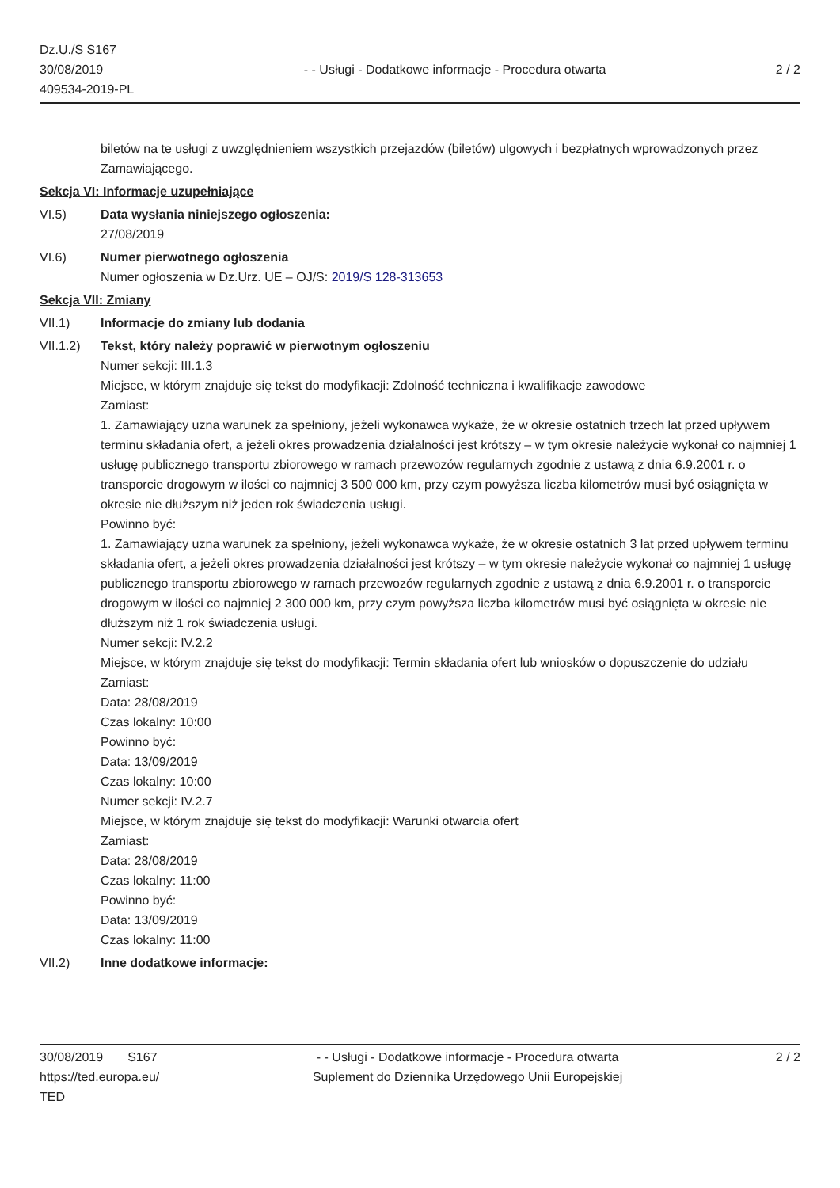Dz.U./S S167
30/08/2019
409534-2019-PL
- - Usługi - Dodatkowe informacje - Procedura otwarta
2 / 2
biletów na te usługi z uwzględnieniem wszystkich przejazdów (biletów) ulgowych i bezpłatnych wprowadzonych przez Zamawiającego.
Sekcja VI: Informacje uzupełniające
VI.5) Data wysłania niniejszego ogłoszenia:
27/08/2019
VI.6) Numer pierwotnego ogłoszenia
Numer ogłoszenia w Dz.Urz. UE – OJ/S: 2019/S 128-313653
Sekcja VII: Zmiany
VII.1) Informacje do zmiany lub dodania
VII.1.2) Tekst, który należy poprawić w pierwotnym ogłoszeniu
Numer sekcji: III.1.3
Miejsce, w którym znajduje się tekst do modyfikacji: Zdolność techniczna i kwalifikacje zawodowe
Zamiast:
1. Zamawiający uzna warunek za spełniony, jeżeli wykonawca wykaże, że w okresie ostatnich trzech lat przed upływem terminu składania ofert, a jeżeli okres prowadzenia działalności jest krótszy – w tym okresie należycie wykonał co najmniej 1 usługę publicznego transportu zbiorowego w ramach przewozów regularnych zgodnie z ustawą z dnia 6.9.2001 r. o transporcie drogowym w ilości co najmniej 3 500 000 km, przy czym powyższa liczba kilometrów musi być osiągnięta w okresie nie dłuższym niż jeden rok świadczenia usługi.
Powinno być:
1. Zamawiający uzna warunek za spełniony, jeżeli wykonawca wykaże, że w okresie ostatnich 3 lat przed upływem terminu składania ofert, a jeżeli okres prowadzenia działalności jest krótszy – w tym okresie należycie wykonał co najmniej 1 usługę publicznego transportu zbiorowego w ramach przewozów regularnych zgodnie z ustawą z dnia 6.9.2001 r. o transporcie drogowym w ilości co najmniej 2 300 000 km, przy czym powyższa liczba kilometrów musi być osiągnięta w okresie nie dłuższym niż 1 rok świadczenia usługi.
Numer sekcji: IV.2.2
Miejsce, w którym znajduje się tekst do modyfikacji: Termin składania ofert lub wniosków o dopuszczenie do udziału
Zamiast:
Data: 28/08/2019
Czas lokalny: 10:00
Powinno być:
Data: 13/09/2019
Czas lokalny: 10:00
Numer sekcji: IV.2.7
Miejsce, w którym znajduje się tekst do modyfikacji: Warunki otwarcia ofert
Zamiast:
Data: 28/08/2019
Czas lokalny: 11:00
Powinno być:
Data: 13/09/2019
Czas lokalny: 11:00
VII.2) Inne dodatkowe informacje:
30/08/2019 S167
https://ted.europa.eu/
TED
- - Usługi - Dodatkowe informacje - Procedura otwarta
Suplement do Dziennika Urzędowego Unii Europejskiej
2 / 2